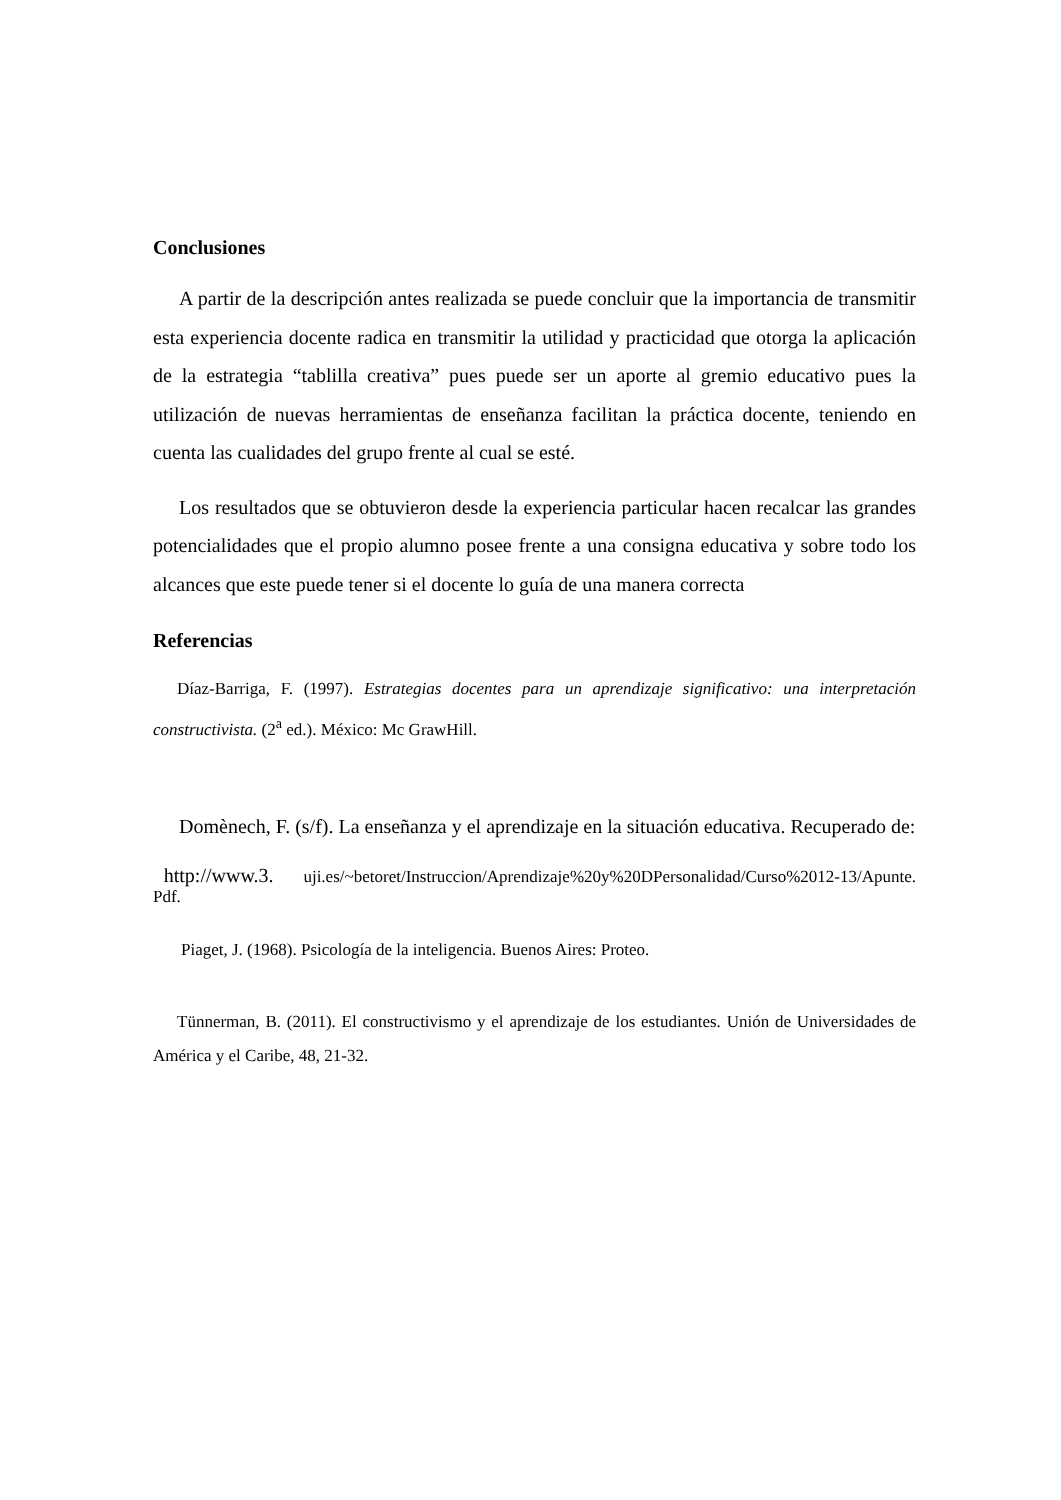Conclusiones
A partir de la descripción antes realizada se puede concluir que la importancia de transmitir esta experiencia docente radica en transmitir la utilidad y practicidad que otorga la aplicación de la estrategia “tablilla creativa” pues puede ser un aporte al gremio educativo pues la utilización de nuevas herramientas de enseñanza facilitan la práctica docente, teniendo en cuenta las cualidades del grupo frente al cual se esté.
Los resultados que se obtuvieron desde la experiencia particular hacen recalcar las grandes potencialidades que el propio alumno posee frente a una consigna educativa y sobre todo los alcances que este puede tener si el docente lo guía de una manera correcta
Referencias
Díaz-Barriga, F. (1997). Estrategias docentes para un aprendizaje significativo: una interpretación constructivista. (2<sup>a</sup> ed.). México: Mc GrawHill.
Domènech, F. (s/f). La enseñanza y el aprendizaje en la situación educativa. Recuperado de:
http://www.3. uji.es/~betoret/Instruccion/Aprendizaje%20y%20DPersonalidad/Curso%2012-13/Apunte. Pdf.
Piaget, J. (1968). Psicología de la inteligencia. Buenos Aires: Proteo.
Tünnerman, B. (2011). El constructivismo y el aprendizaje de los estudiantes. Unión de Universidades de América y el Caribe, 48, 21-32.